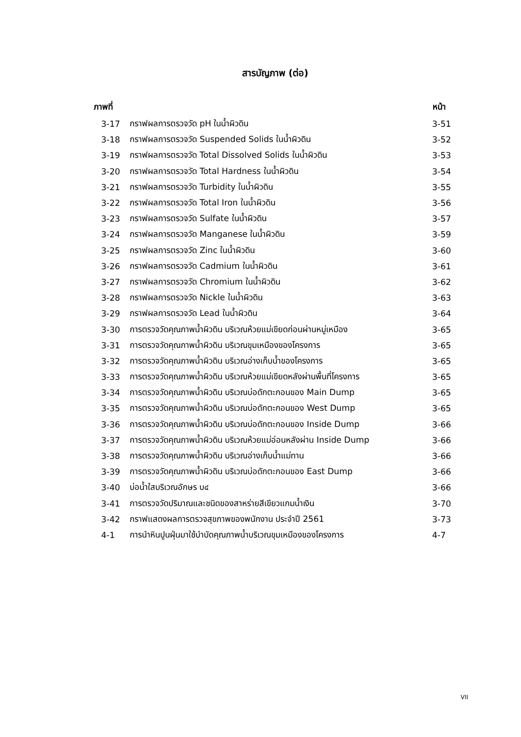สารบัญภาพ (ต่อ)
| ภาพที่ | | หน้า |
| --- | --- | --- |
| 3-17 | กราฟผลการตรวจวัด pH ในน้ำผิวดิน | 3-51 |
| 3-18 | กราฟผลการตรวจวัด Suspended Solids ในน้ำผิวดิน | 3-52 |
| 3-19 | กราฟผลการตรวจวัด Total Dissolved Solids ในน้ำผิวดิน | 3-53 |
| 3-20 | กราฟผลการตรวจวัด Total Hardness ในน้ำผิวดิน | 3-54 |
| 3-21 | กราฟผลการตรวจวัด Turbidity ในน้ำผิวดิน | 3-55 |
| 3-22 | กราฟผลการตรวจวัด Total Iron ในน้ำผิวดิน | 3-56 |
| 3-23 | กราฟผลการตรวจวัด Sulfate ในน้ำผิวดิน | 3-57 |
| 3-24 | กราฟผลการตรวจวัด Manganese ในน้ำผิวดิน | 3-59 |
| 3-25 | กราฟผลการตรวจวัด Zinc ในน้ำผิวดิน | 3-60 |
| 3-26 | กราฟผลการตรวจวัด Cadmium ในน้ำผิวดิน | 3-61 |
| 3-27 | กราฟผลการตรวจวัด Chromium ในน้ำผิวดิน | 3-62 |
| 3-28 | กราฟผลการตรวจวัด Nickle ในน้ำผิวดิน | 3-63 |
| 3-29 | กราฟผลการตรวจวัด Lead ในน้ำผิวดิน | 3-64 |
| 3-30 | การตรวจวัดคุณภาพน้ำผิวดิน บริเวณห้วยแม่เขียดก่อนผ่านหมู่เหมือง | 3-65 |
| 3-31 | การตรวจวัดคุณภาพน้ำผิวดิน บริเวณขุมเหมืองของโครงการ | 3-65 |
| 3-32 | การตรวจวัดคุณภาพน้ำผิวดิน บริเวณอ่างเก็บน้ำของโครงการ | 3-65 |
| 3-33 | การตรวจวัดคุณภาพน้ำผิวดิน บริเวณห้วยแม่เขียดหลังผ่านพื้นที่โครงการ | 3-65 |
| 3-34 | การตรวจวัดคุณภาพน้ำผิวดิน บริเวณบ่อดักตะกอนของ Main Dump | 3-65 |
| 3-35 | การตรวจวัดคุณภาพน้ำผิวดิน บริเวณบ่อดักตะกอนของ West Dump | 3-65 |
| 3-36 | การตรวจวัดคุณภาพน้ำผิวดิน บริเวณบ่อดักตะกอนของ Inside Dump | 3-66 |
| 3-37 | การตรวจวัดคุณภาพน้ำผิวดิน บริเวณห้วยแม่อ่อนหลังผ่าน Inside Dump | 3-66 |
| 3-38 | การตรวจวัดคุณภาพน้ำผิวดิน บริเวณอ่างเก็บน้ำแม่ทาน | 3-66 |
| 3-39 | การตรวจวัดคุณภาพน้ำผิวดิน บริเวณบ่อดักตะกอนของ East Dump | 3-66 |
| 3-40 | บ่อน้ำใสบริเวณอักษร บ๔ | 3-66 |
| 3-41 | การตรวจวัดปริมาณและชนิดของสาหร่ายสีเขียวแกมน้ำเงิน | 3-70 |
| 3-42 | กราฟแสดงผลการตรวจสุขภาพของพนักงาน ประจำปี 2561 | 3-73 |
| 4-1 | การนำหินปูนฝุ่นมาใช้บำบัดคุณภาพน้ำบริเวณขุมเหมืองของโครงการ | 4-7 |
VII